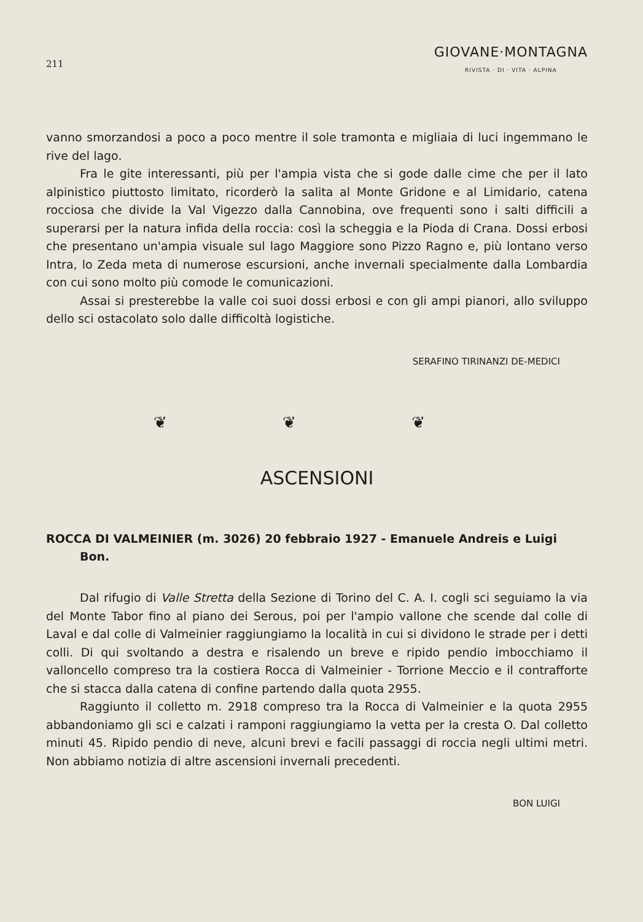211
GIOVANE·MONTAGNA
RIVISTA · DI · VITA · ALPINA
vanno smorzandosi a poco a poco mentre il sole tramonta e migliaia di luci ingemmano le rive del lago.
Fra le gite interessanti, più per l'ampia vista che si gode dalle cime che per il lato alpinistico piuttosto limitato, ricorderò la salita al Monte Gridone e al Limidario, catena rocciosa che divide la Val Vigezzo dalla Cannobina, ove frequenti sono i salti difficili a superarsi per la natura infida della roccia: così la scheggia e la Pioda di Crana. Dossi erbosi che presentano un'ampia visuale sul lago Maggiore sono Pizzo Ragno e, più lontano verso Intra, lo Zeda meta di numerose escursioni, anche invernali specialmente dalla Lombardia con cui sono molto più comode le comunicazioni.
Assai si presterebbe la valle coi suoi dossi erbosi e con gli ampi pianori, allo sviluppo dello sci ostacolato solo dalle difficoltà logistiche.
SERAFINO TIRINANZI DE-MEDICI
❦ ❦ ❦
ASCENSIONI
ROCCA DI VALMEINIER (m. 3026) 20 febbraio 1927 - Emanuele Andreis e Luigi Bon.
Dal rifugio di Valle Stretta della Sezione di Torino del C. A. I. cogli sci seguiamo la via del Monte Tabor fino al piano dei Serous, poi per l'ampio vallone che scende dal colle di Laval e dal colle di Valmeinier raggiungiamo la località in cui si dividono le strade per i detti colli. Di qui svoltando a destra e risalendo un breve e ripido pendio imbocchiamo il valloncello compreso tra la costiera Rocca di Valmeinier - Torrione Meccio e il contrafforte che si stacca dalla catena di confine partendo dalla quota 2955.
Raggiunto il colletto m. 2918 compreso tra la Rocca di Valmeinier e la quota 2955 abbandoniamo gli sci e calzati i ramponi raggiungiamo la vetta per la cresta O. Dal colletto minuti 45. Ripido pendio di neve, alcuni brevi e facili passaggi di roccia negli ultimi metri. Non abbiamo notizia di altre ascensioni invernali precedenti.
BON LUIGI